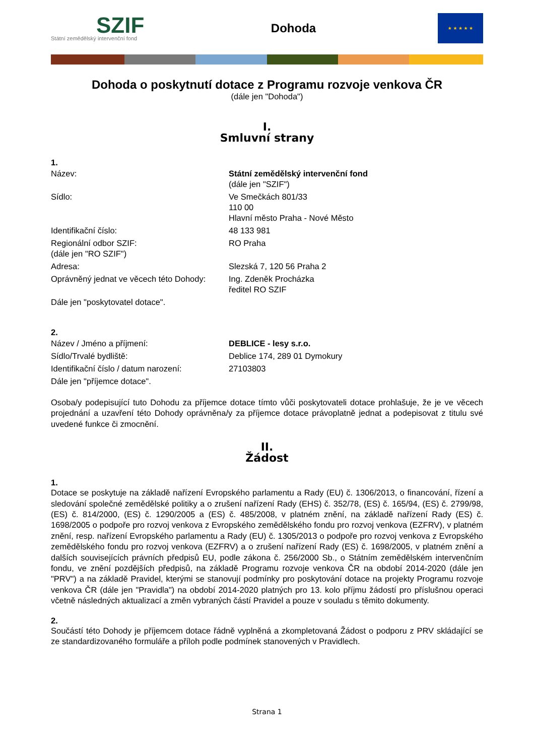SZIF
Státní zemědělský intervenční fond
Dohoda
★ ★ ★ ★ ★
Dohoda o poskytnutí dotace z Programu rozvoje venkova ČR
(dále jen "Dohoda")
I.
Smluvní strany
1.
| Název: | Státní zemědělský intervenční fond (dále jen "SZIF") |
| Sídlo: | Ve Smečkách 801/33 110 00 Hlavní město Praha - Nové Město |
| Identifikační číslo: | 48 133 981 |
| Regionální odbor SZIF: (dále jen "RO SZIF") | RO Praha |
| Adresa: | Slezská 7, 120 56 Praha 2 |
| Oprávněný jednat ve věcech této Dohody: | Ing. Zdeněk Procházka ředitel RO SZIF |
| Dále jen "poskytovatel dotace". | |
2.
| Název / Jméno a příjmení: | DEBLICE - lesy s.r.o. |
| Sídlo/Trvalé bydliště: | Deblice 174, 289 01 Dymokury |
| Identifikační číslo / datum narození: | 27103803 |
| Dále jen "příjemce dotace". | |
Osoba/y podepisující tuto Dohodu za příjemce dotace tímto vůči poskytovateli dotace prohlašuje, že je ve věcech projednání a uzavření této Dohody oprávněna/y za příjemce dotace právoplatně jednat a podepisovat z titulu své uvedené funkce či zmocnění.
II.
Žádost
1.
Dotace se poskytuje na základě nařízení Evropského parlamentu a Rady (EU) č. 1306/2013, o financování, řízení a sledování společné zemědělské politiky a o zrušení nařízení Rady (EHS) č. 352/78, (ES) č. 165/94, (ES) č. 2799/98, (ES) č. 814/2000, (ES) č. 1290/2005 a (ES) č. 485/2008, v platném znění, na základě nařízení Rady (ES) č. 1698/2005 o podpoře pro rozvoj venkova z Evropského zemědělského fondu pro rozvoj venkova (EZFRV), v platném znění, resp. nařízení Evropského parlamentu a Rady (EU) č. 1305/2013 o podpoře pro rozvoj venkova z Evropského zemědělského fondu pro rozvoj venkova (EZFRV) a o zrušení nařízení Rady (ES) č. 1698/2005, v platném znění a dalších souvisejících právních předpisů EU, podle zákona č. 256/2000 Sb., o Státním zemědělském intervenčním fondu, ve znění pozdějších předpisů, na základě Programu rozvoje venkova ČR na období 2014-2020 (dále jen "PRV") a na základě Pravidel, kterými se stanovují podmínky pro poskytování dotace na projekty Programu rozvoje venkova ČR (dále jen "Pravidla") na období 2014-2020 platných pro 13. kolo příjmu žádostí pro příslušnou operaci včetně následných aktualizací a změn vybraných částí Pravidel a pouze v souladu s těmito dokumenty.
2.
Součástí této Dohody je příjemcem dotace řádně vyplněná a zkompletovaná Žádost o podporu z PRV skládající se ze standardizovaného formuláře a příloh podle podmínek stanovených v Pravidlech.
Strana 1